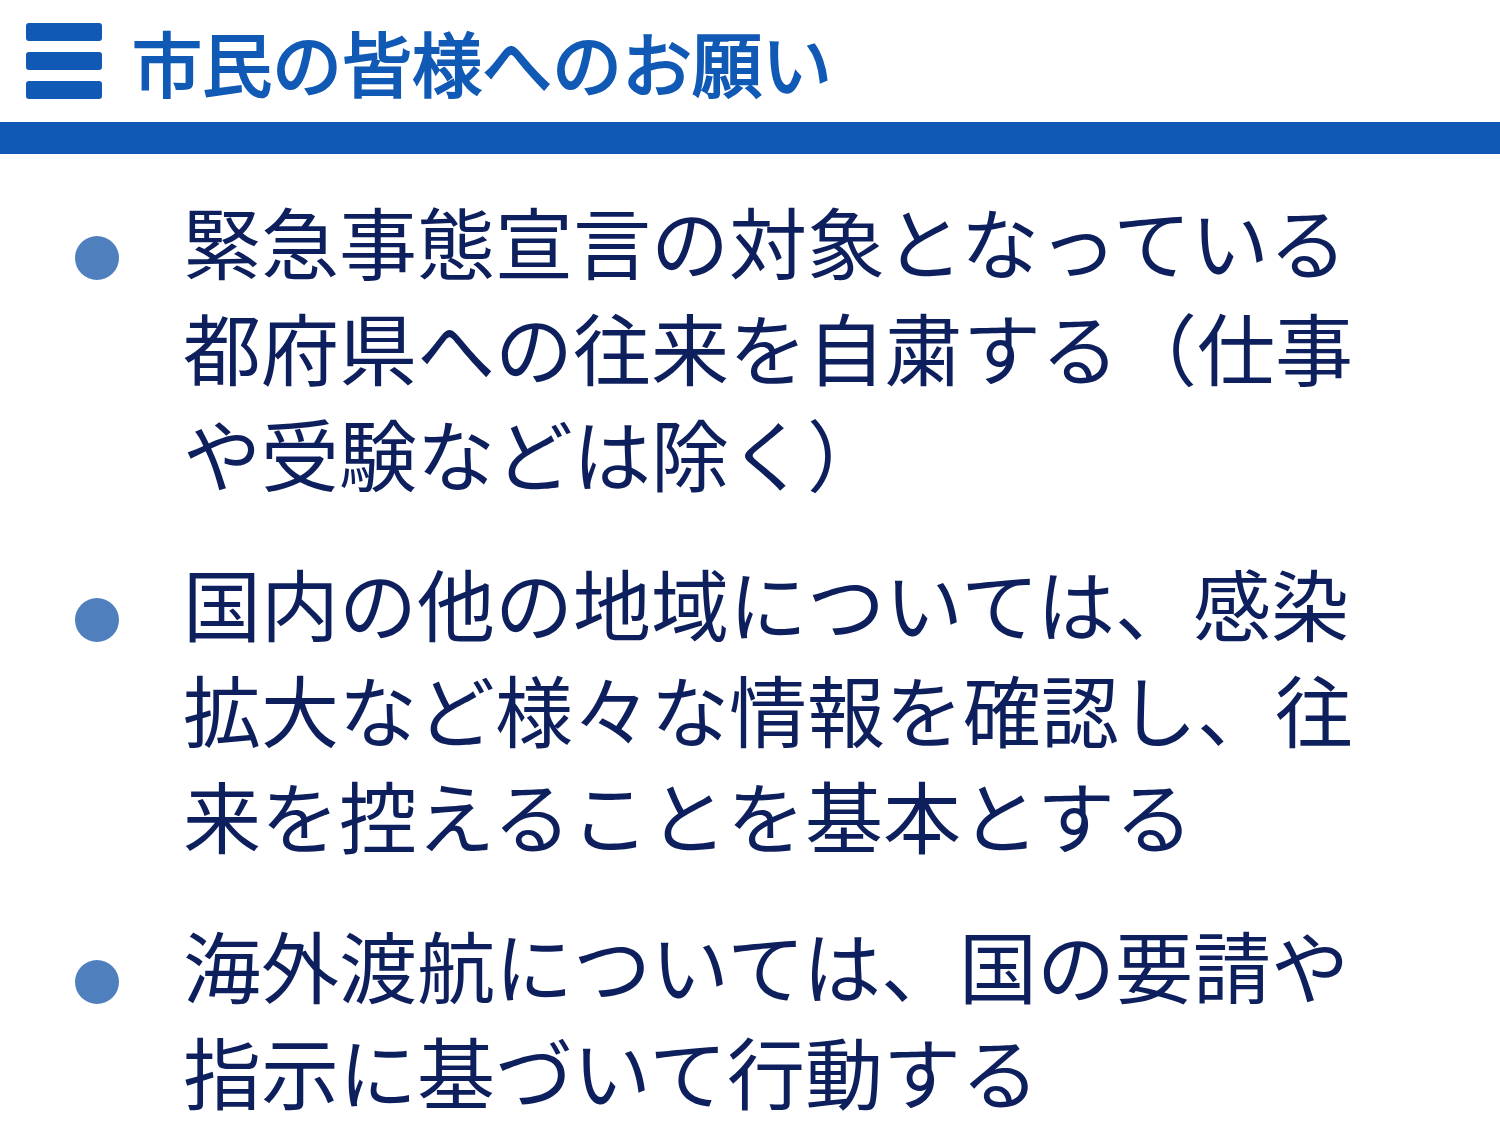市民の皆様へのお願い
緊急事態宣言の対象となっている都府県への往来を自粛する（仕事や受験などは除く）
国内の他の地域については、感染拡大など様々な情報を確認し、往来を控えることを基本とする
海外渡航については、国の要請や指示に基づいて行動する